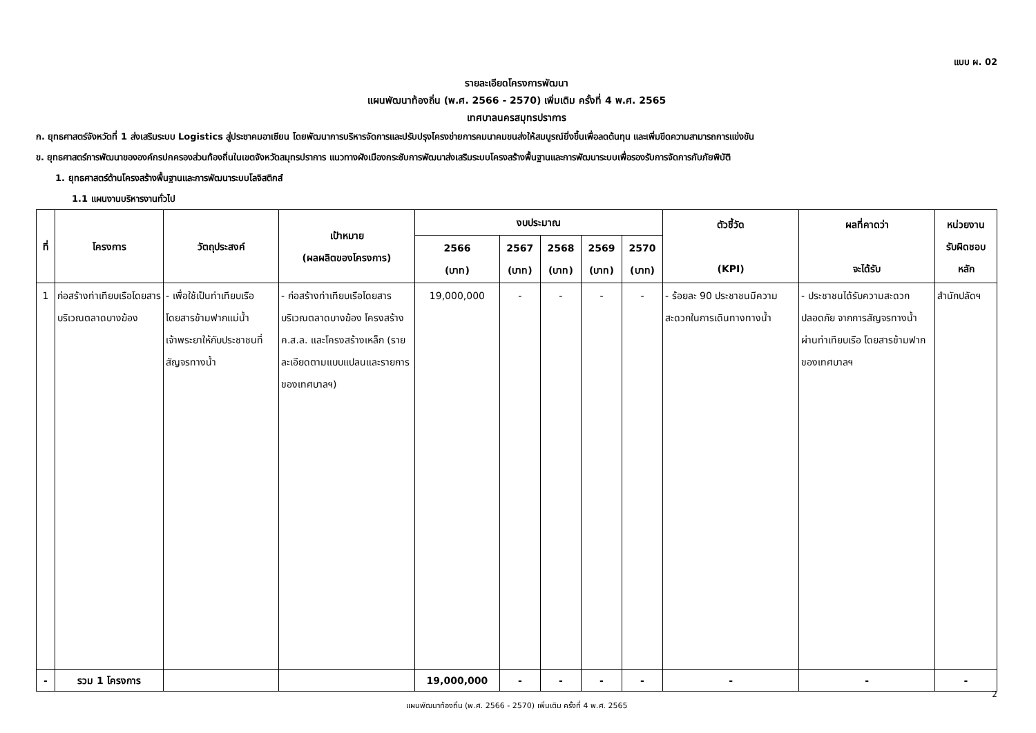แบบ ผ. 02
รายละเอียดโครงการพัฒนา
แผนพัฒนาท้องถิ่น (พ.ศ. 2566 - 2570) เพิ่มเติม ครั้งที่ 4 พ.ศ. 2565
เทศบาลนครสมุทรปราการ
ก. ยุทธศาสตร์จังหวัดที่ 1 ส่งเสริมระบบ Logistics สู่ประชาคมอาเซียน โดยพัฒนาการบริหารจัดการและปรับปรุงโครงข่ายการคมนาคมขนส่งให้สมบูรณ์ยิ่งขึ้นเพื่อลดต้นทุน และเพิ่มขีดความสามารถการแข่งขัน
ข. ยุทธศาสตร์การพัฒนาขององค์กรปกครองส่วนท้องถิ่นในเขตจังหวัดสมุทรปราการ แนวทางผังเมืองกระชับการพัฒนาส่งเสริมระบบโครงสร้างพื้นฐานและการพัฒนาระบบเพื่อรองรับการจัดการกับภัยพิบัติ
1. ยุทธศาสตร์ด้านโครงสร้างพื้นฐานและการพัฒนาระบบโลจิสติกส์
1.1 แผนงานบริหารงานทั่วไป
| ที่ | โครงการ | วัตถุประสงค์ | เป้าหมาย (ผลผลิตของโครงการ) | งบประมาณ | | | | | ตัวชี้วัด (KPI) | ผลที่คาดว่า จะได้รับ | หน่วยงาน รับผิดชอบ หลัก |
| --- | --- | --- | --- | --- | --- | --- | --- | --- | --- | --- | --- |
| | | | | 2566 (บาท) | 2567 (บาท) | 2568 (บาท) | 2569 (บาท) | 2570 (บาท) | | | |
| 1 | ก่อสร้างท่าเทียบเรือโดยสารบริเวณตลาดบางฆ้อง | - เพื่อใช้เป็นท่าเทียบเรือโดยสารข้ามฟากแม่น้ำเจ้าพระยาให้กับประชาชนที่สัญจรทางน้ำ | - ก่อสร้างท่าเทียบเรือโดยสาร บริเวณตลาดบางฆ้อง โครงสร้าง ค.ส.ล. และโครงสร้างเหล็ก (รายละเอียดตามแบบแปลนและรายการของเทศบาลฯ) | 19,000,000 | - | - | - | - | - ร้อยละ 90 ประชาชนมีความสะดวกในการเดินทางทางน้ำ | - ประชาชนได้รับความสะดวก ปลอดภัย จากการสัญจรทางน้ำผ่านท่าเทียบเรือ โดยสารข้ามฟากของเทศบาลฯ | สำนักปลัดฯ |
| - | รวม 1 โครงการ | | | 19,000,000 | - | - | - | - | - | - | - |
แผนพัฒนาท้องถิ่น (พ.ศ. 2566 - 2570) เพิ่มเติม ครั้งที่ 4 พ.ศ. 2565
2